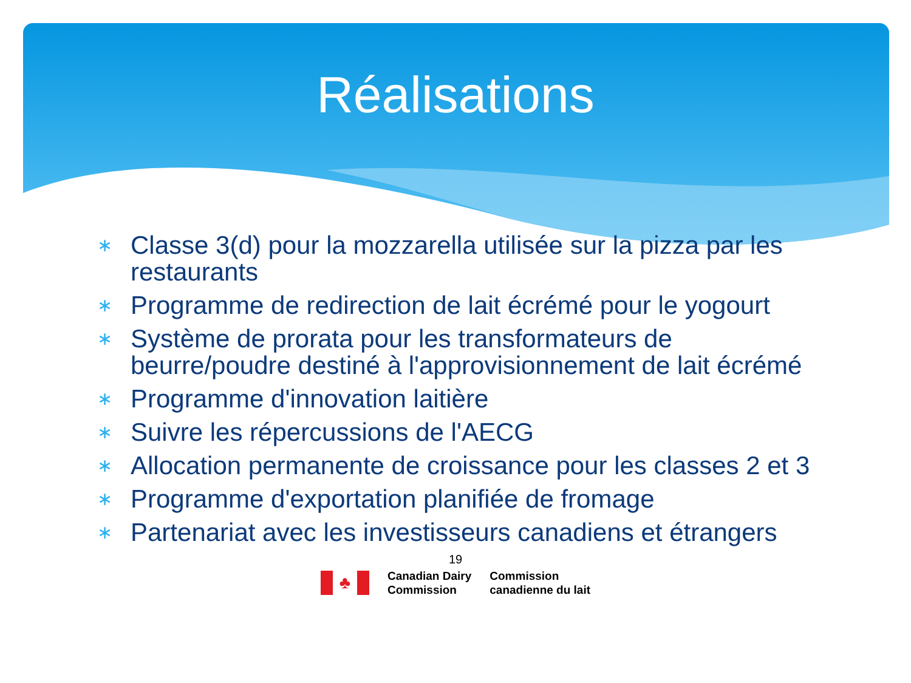Réalisations
∗ Classe 3(d) pour la mozzarella utilisée sur la pizza par les restaurants
∗ Programme de redirection de lait écrémé pour le yogourt
∗ Système de prorata pour les transformateurs de beurre/poudre destiné à l'approvisionnement de lait écrémé
∗ Programme d'innovation laitière
∗ Suivre les répercussions de l'AECG
∗ Allocation permanente de croissance pour les classes 2 et 3
∗ Programme d'exportation planifiée de fromage
∗ Partenariat avec les investisseurs canadiens et étrangers
19
♣
Canadian Dairy
Commission
Commission
canadienne du lait